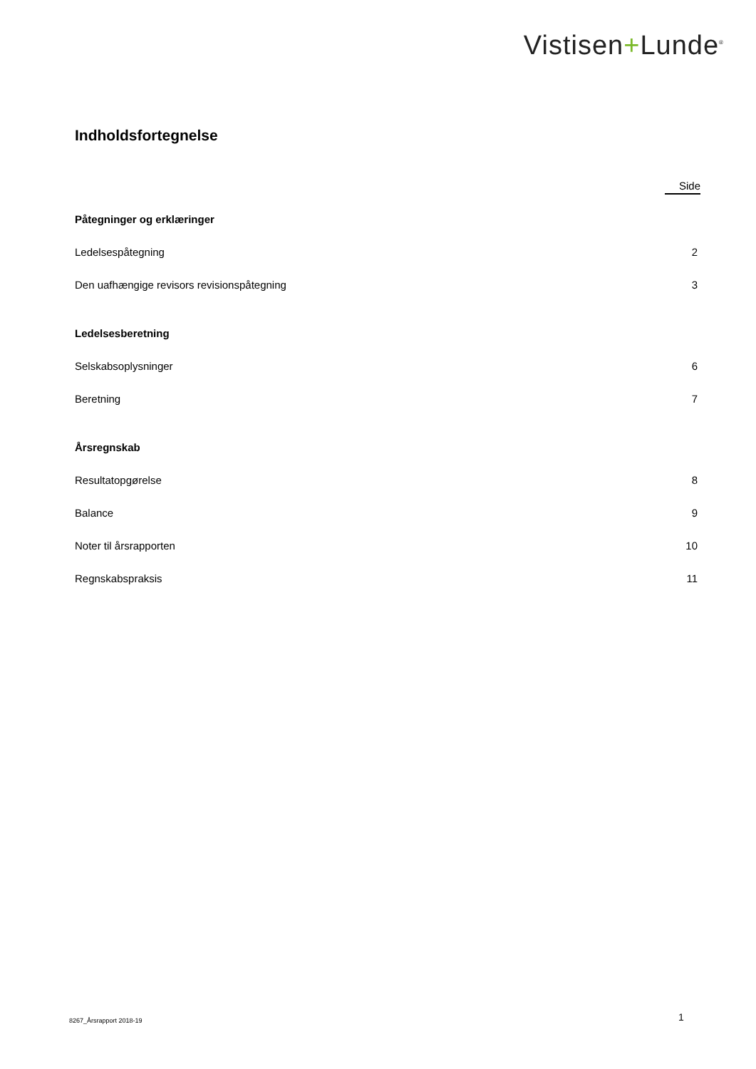Vistisen+Lunde<sup>®</sup>
Indholdsfortegnelse
Side
Påtegninger og erklæringer
Ledelsespåtegning 2
Den uafhængige revisors revisionspåtegning 3
Ledelsesberetning
Selskabsoplysninger 6
Beretning 7
Årsregnskab
Resultatopgørelse 8
Balance 9
Noter til årsrapporten 10
Regnskabspraksis 11
8267_Årsrapport 2018-19 1